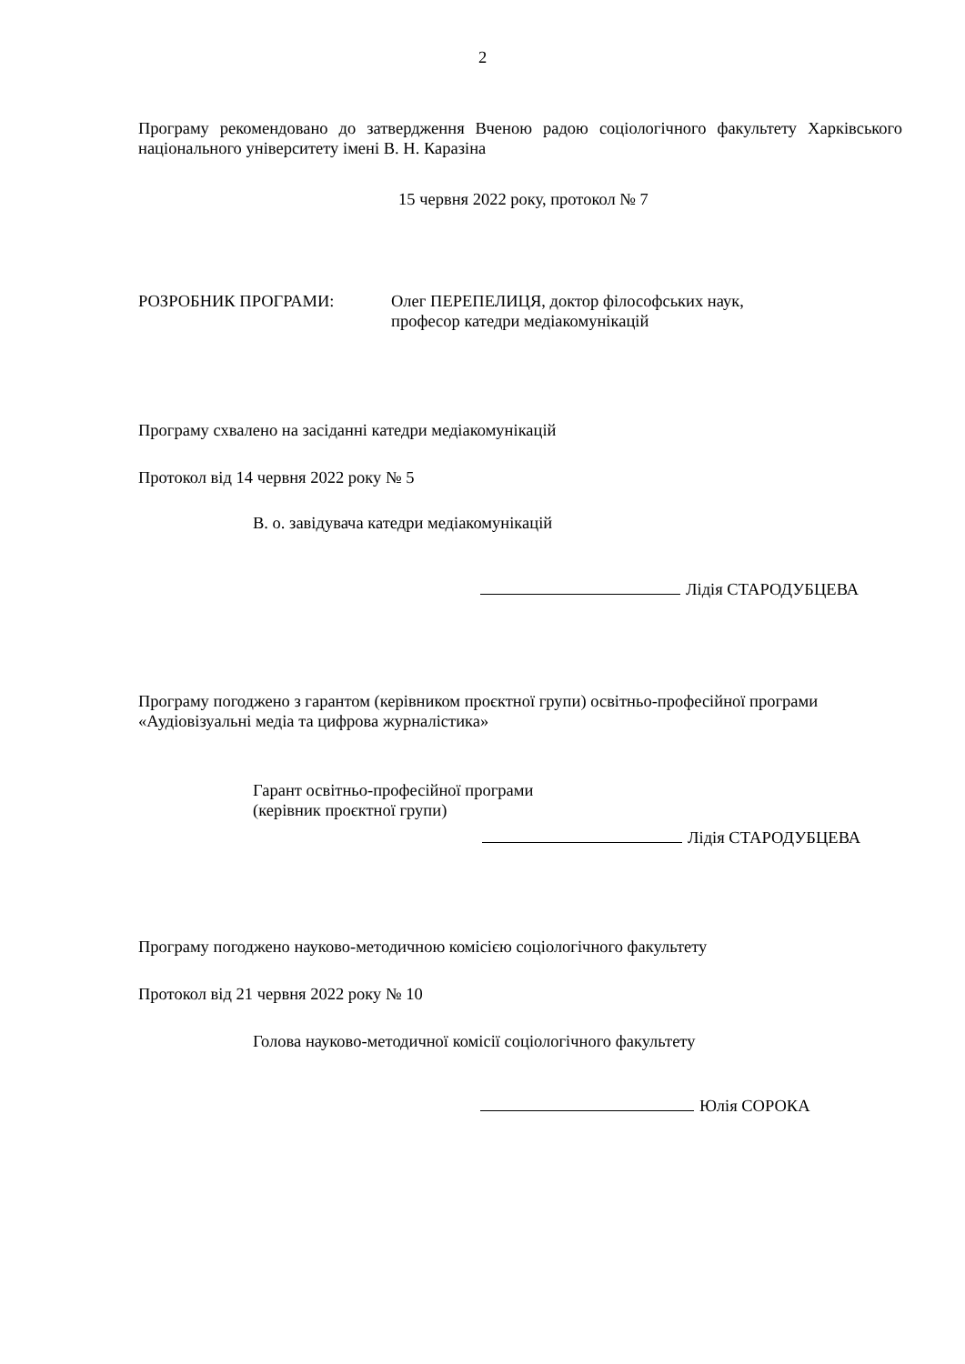2
Програму рекомендовано до затвердження Вченою радою соціологічного факультету Харківського національного університету імені В. Н. Каразіна
15 червня 2022 року, протокол № 7
РОЗРОБНИК ПРОГРАМИ: Олег ПЕРЕПЕЛИЦЯ, доктор філософських наук,
професор катедри медіакомунікацій
Програму схвалено на засіданні катедри медіакомунікацій
Протокол від 14 червня 2022 року № 5
В. о. завідувача катедри медіакомунікацій
Лідія СТАРОДУБЦЕВА
Програму погоджено з гарантом (керівником проєктної групи) освітньо-професійної програми «Аудіовізуальні медіа та цифрова журналістика»
Гарант освітньо-професійної програми
(керівник проєктної групи)
Лідія СТАРОДУБЦЕВА
Програму погоджено науково-методичною комісією соціологічного факультету
Протокол від 21 червня 2022 року № 10
Голова науково-методичної комісії соціологічного факультету
Юлія СОРОКА